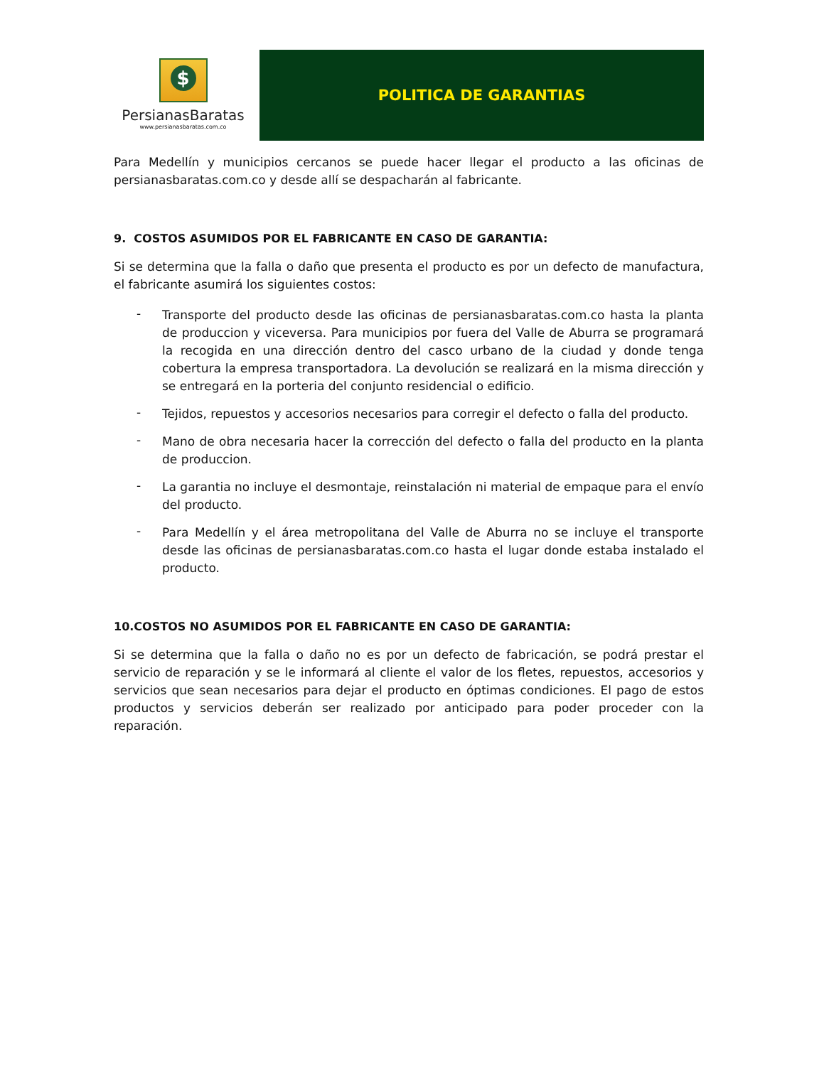$
PersianasBaratas
www.persianasbaratas.com.co
POLITICA DE GARANTIAS
Para Medellín y municipios cercanos se puede hacer llegar el producto a las oficinas de persianasbaratas.com.co y desde allí se despacharán al fabricante.
9. COSTOS ASUMIDOS POR EL FABRICANTE EN CASO DE GARANTIA:
Si se determina que la falla o daño que presenta el producto es por un defecto de manufactura, el fabricante asumirá los siguientes costos:
-
Transporte del producto desde las oficinas de persianasbaratas.com.co hasta la planta de produccion y viceversa. Para municipios por fuera del Valle de Aburra se programará la recogida en una dirección dentro del casco urbano de la ciudad y donde tenga cobertura la empresa transportadora. La devolución se realizará en la misma dirección y se entregará en la porteria del conjunto residencial o edificio.
-
Tejidos, repuestos y accesorios necesarios para corregir el defecto o falla del producto.
-
Mano de obra necesaria hacer la corrección del defecto o falla del producto en la planta de produccion.
-
La garantia no incluye el desmontaje, reinstalación ni material de empaque para el envío del producto.
-
Para Medellín y el área metropolitana del Valle de Aburra no se incluye el transporte desde las oficinas de persianasbaratas.com.co hasta el lugar donde estaba instalado el producto.
10.COSTOS NO ASUMIDOS POR EL FABRICANTE EN CASO DE GARANTIA:
Si se determina que la falla o daño no es por un defecto de fabricación, se podrá prestar el servicio de reparación y se le informará al cliente el valor de los fletes, repuestos, accesorios y servicios que sean necesarios para dejar el producto en óptimas condiciones. El pago de estos productos y servicios deberán ser realizado por anticipado para poder proceder con la reparación.